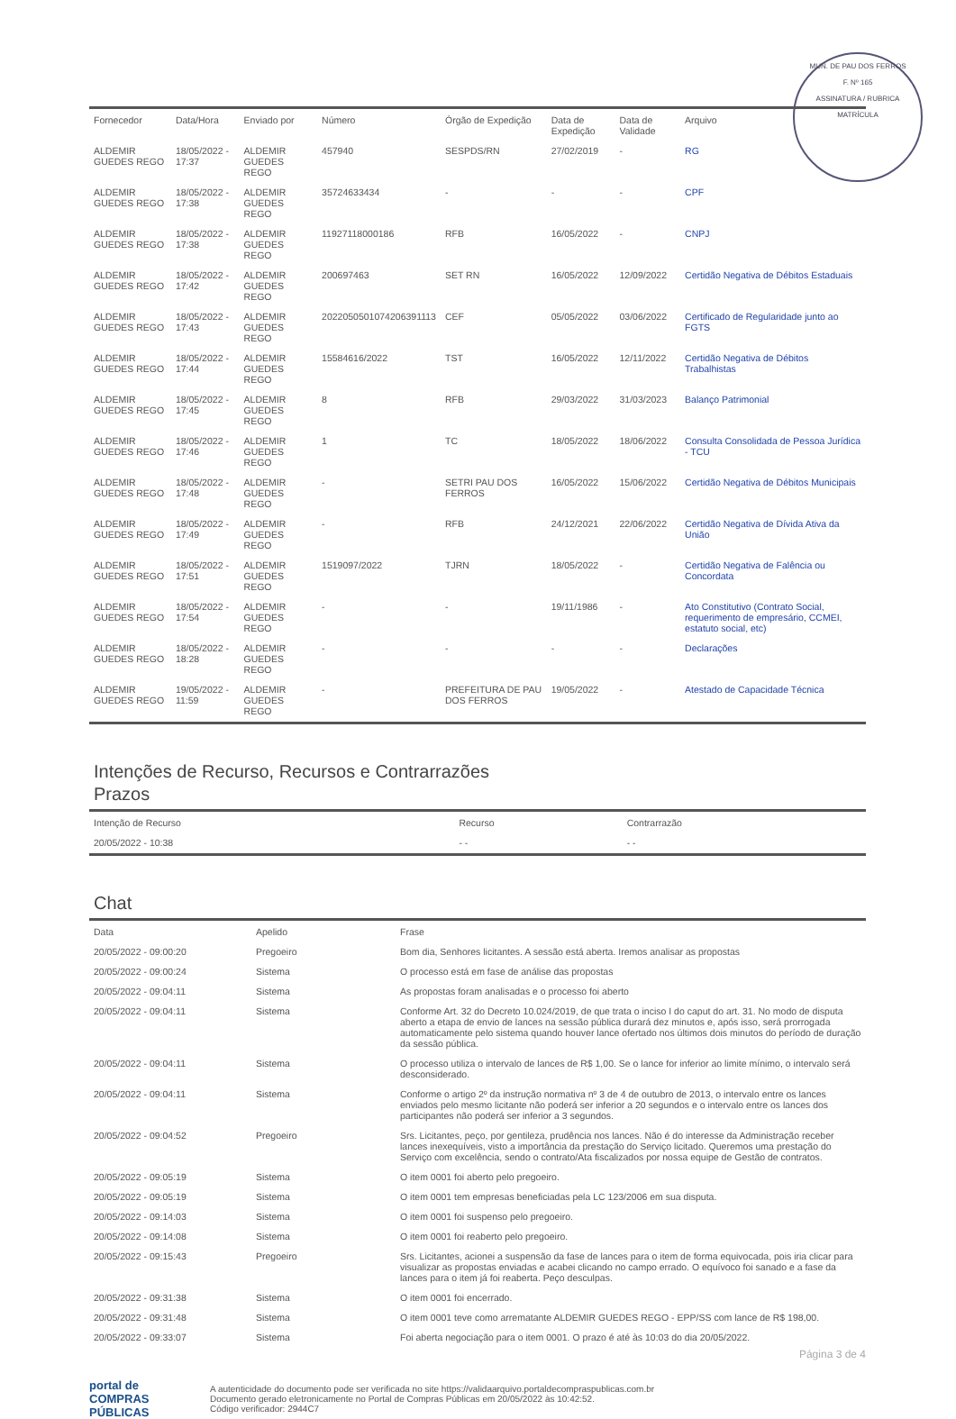MUN. DE PAU DOS FERROS
F. Nº 165
ASSINATURA / RUBRICA
MATRÍCULA
| Fornecedor | Data/Hora | Enviado por | Número | Órgão de Expedição | Data de Expedição | Data de Validade | Arquivo |
| --- | --- | --- | --- | --- | --- | --- | --- |
| ALDEMIR GUEDES REGO | 18/05/2022 - 17:37 | ALDEMIR GUEDES REGO | 457940 | SESPDS/RN | 27/02/2019 | - | RG |
| ALDEMIR GUEDES REGO | 18/05/2022 - 17:38 | ALDEMIR GUEDES REGO | 35724633434 | - | - | - | CPF |
| ALDEMIR GUEDES REGO | 18/05/2022 - 17:38 | ALDEMIR GUEDES REGO | 11927118000186 | RFB | 16/05/2022 | - | CNPJ |
| ALDEMIR GUEDES REGO | 18/05/2022 - 17:42 | ALDEMIR GUEDES REGO | 200697463 | SET RN | 16/05/2022 | 12/09/2022 | Certidão Negativa de Débitos Estaduais |
| ALDEMIR GUEDES REGO | 18/05/2022 - 17:43 | ALDEMIR GUEDES REGO | 2022050501074206391113 | CEF | 05/05/2022 | 03/06/2022 | Certificado de Regularidade junto ao FGTS |
| ALDEMIR GUEDES REGO | 18/05/2022 - 17:44 | ALDEMIR GUEDES REGO | 15584616/2022 | TST | 16/05/2022 | 12/11/2022 | Certidão Negativa de Débitos Trabalhistas |
| ALDEMIR GUEDES REGO | 18/05/2022 - 17:45 | ALDEMIR GUEDES REGO | 8 | RFB | 29/03/2022 | 31/03/2023 | Balanço Patrimonial |
| ALDEMIR GUEDES REGO | 18/05/2022 - 17:46 | ALDEMIR GUEDES REGO | 1 | TC | 18/05/2022 | 18/06/2022 | Consulta Consolidada de Pessoa Jurídica - TCU |
| ALDEMIR GUEDES REGO | 18/05/2022 - 17:48 | ALDEMIR GUEDES REGO | - | SETRI PAU DOS FERROS | 16/05/2022 | 15/06/2022 | Certidão Negativa de Débitos Municipais |
| ALDEMIR GUEDES REGO | 18/05/2022 - 17:49 | ALDEMIR GUEDES REGO | - | RFB | 24/12/2021 | 22/06/2022 | Certidão Negativa de Dívida Ativa da União |
| ALDEMIR GUEDES REGO | 18/05/2022 - 17:51 | ALDEMIR GUEDES REGO | 1519097/2022 | TJRN | 18/05/2022 | - | Certidão Negativa de Falência ou Concordata |
| ALDEMIR GUEDES REGO | 18/05/2022 - 17:54 | ALDEMIR GUEDES REGO | - | - | 19/11/1986 | - | Ato Constitutivo (Contrato Social, requerimento de empresário, CCMEI, estatuto social, etc) |
| ALDEMIR GUEDES REGO | 18/05/2022 - 18:28 | ALDEMIR GUEDES REGO | - | - | - | - | Declarações |
| ALDEMIR GUEDES REGO | 19/05/2022 - 11:59 | ALDEMIR GUEDES REGO | - | PREFEITURA DE PAU DOS FERROS | 19/05/2022 | - | Atestado de Capacidade Técnica |
Intenções de Recurso, Recursos e Contrarrazões
Prazos
| Intenção de Recurso | Recurso | Contrarrazão |
| --- | --- | --- |
| 20/05/2022 - 10:38 | - - | - - |
Chat
| Data | Apelido | Frase |
| --- | --- | --- |
| 20/05/2022 - 09:00:20 | Pregoeiro | Bom dia, Senhores licitantes. A sessão está aberta. Iremos analisar as propostas |
| 20/05/2022 - 09:00:24 | Sistema | O processo está em fase de análise das propostas |
| 20/05/2022 - 09:04:11 | Sistema | As propostas foram analisadas e o processo foi aberto |
| 20/05/2022 - 09:04:11 | Sistema | Conforme Art. 32 do Decreto 10.024/2019, de que trata o inciso I do caput do art. 31. No modo de disputa aberto a etapa de envio de lances na sessão pública durará dez minutos e, após isso, será prorrogada automaticamente pelo sistema quando houver lance ofertado nos últimos dois minutos do período de duração da sessão pública. |
| 20/05/2022 - 09:04:11 | Sistema | O processo utiliza o intervalo de lances de R$ 1,00. Se o lance for inferior ao limite mínimo, o intervalo será desconsiderado. |
| 20/05/2022 - 09:04:11 | Sistema | Conforme o artigo 2º da instrução normativa nº 3 de 4 de outubro de 2013, o intervalo entre os lances enviados pelo mesmo licitante não poderá ser inferior a 20 segundos e o intervalo entre os lances dos participantes não poderá ser inferior a 3 segundos. |
| 20/05/2022 - 09:04:52 | Pregoeiro | Srs. Licitantes, peço, por gentileza, prudência nos lances. Não é do interesse da Administração receber lances inexequíveis, visto a importância da prestação do Serviço licitado. Queremos uma prestação do Serviço com excelência, sendo o contrato/Ata fiscalizados por nossa equipe de Gestão de contratos. |
| 20/05/2022 - 09:05:19 | Sistema | O item 0001 foi aberto pelo pregoeiro. |
| 20/05/2022 - 09:05:19 | Sistema | O item 0001 tem empresas beneficiadas pela LC 123/2006 em sua disputa. |
| 20/05/2022 - 09:14:03 | Sistema | O item 0001 foi suspenso pelo pregoeiro. |
| 20/05/2022 - 09:14:08 | Sistema | O item 0001 foi reaberto pelo pregoeiro. |
| 20/05/2022 - 09:15:43 | Pregoeiro | Srs. Licitantes, acionei a suspensão da fase de lances para o item de forma equivocada, pois iria clicar para visualizar as propostas enviadas e acabei clicando no campo errado. O equívoco foi sanado e a fase da lances para o item já foi reaberta. Peço desculpas. |
| 20/05/2022 - 09:31:38 | Sistema | O item 0001 foi encerrado. |
| 20/05/2022 - 09:31:48 | Sistema | O item 0001 teve como arrematante ALDEMIR GUEDES REGO - EPP/SS com lance de R$ 198,00. |
| 20/05/2022 - 09:33:07 | Sistema | Foi aberta negociação para o item 0001. O prazo é até às 10:03 do dia 20/05/2022. |
Página 3 de 4
portal de
COMPRAS
PÚBLICAS
A autenticidade do documento pode ser verificada no site https://validaarquivo.portaldecompraspublicas.com.br
Documento gerado eletronicamente no Portal de Compras Públicas em 20/05/2022 às 10:42:52.
Código verificador: 2944C7